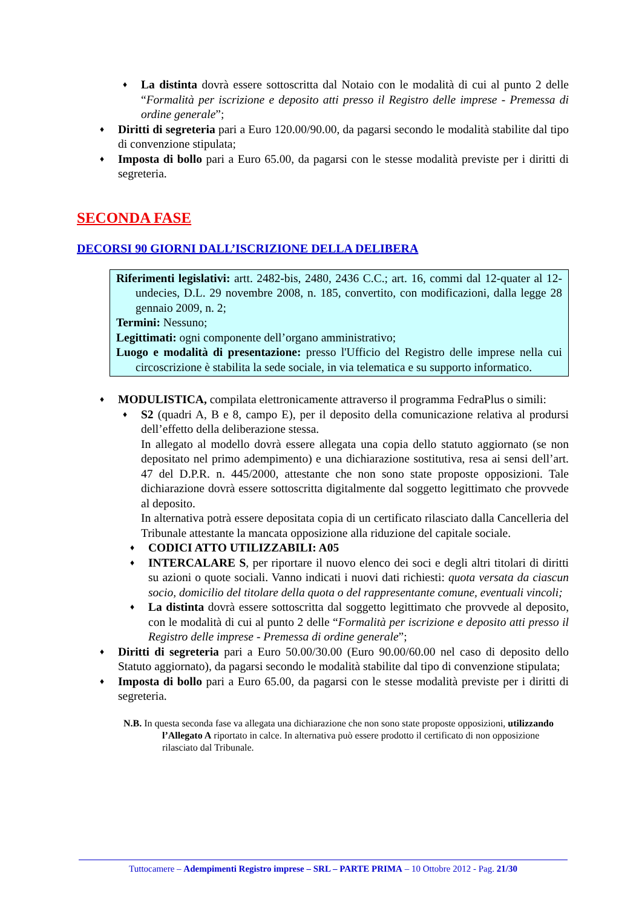♦ La distinta dovrà essere sottoscritta dal Notaio con le modalità di cui al punto 2 delle “Formalità per iscrizione e deposito atti presso il Registro delle imprese - Premessa di ordine generale”;
♦ Diritti di segreteria pari a Euro 120.00/90.00, da pagarsi secondo le modalità stabilite dal tipo di convenzione stipulata;
♦ Imposta di bollo pari a Euro 65.00, da pagarsi con le stesse modalità previste per i diritti di segreteria.
SECONDA FASE
DECORSI 90 GIORNI DALL’ISCRIZIONE DELLA DELIBERA
Riferimenti legislativi: artt. 2482-bis, 2480, 2436 C.C.; art. 16, commi dal 12-quater al 12-undecies, D.L. 29 novembre 2008, n. 185, convertito, con modificazioni, dalla legge 28 gennaio 2009, n. 2;
Termini: Nessuno;
Legittimati: ogni componente dell’organo amministrativo;
Luogo e modalità di presentazione: presso l'Ufficio del Registro delle imprese nella cui circoscrizione è stabilita la sede sociale, in via telematica e su supporto informatico.
♦ MODULISTICA, compilata elettronicamente attraverso il programma FedraPlus o simili:
♦ S2 (quadri A, B e 8, campo E), per il deposito della comunicazione relativa al prodursi dell’effetto della deliberazione stessa.
In allegato al modello dovrà essere allegata una copia dello statuto aggiornato (se non depositato nel primo adempimento) e una dichiarazione sostitutiva, resa ai sensi dell’art. 47 del D.P.R. n. 445/2000, attestante che non sono state proposte opposizioni. Tale dichiarazione dovrà essere sottoscritta digitalmente dal soggetto legittimato che provvede al deposito.
In alternativa potrà essere depositata copia di un certificato rilasciato dalla Cancelleria del Tribunale attestante la mancata opposizione alla riduzione del capitale sociale.
♦ CODICI ATTO UTILIZZABILI: A05
♦ INTERCALARE S, per riportare il nuovo elenco dei soci e degli altri titolari di diritti su azioni o quote sociali. Vanno indicati i nuovi dati richiesti: quota versata da ciascun socio, domicilio del titolare della quota o del rappresentante comune, eventuali vincoli;
♦ La distinta dovrà essere sottoscritta dal soggetto legittimato che provvede al deposito, con le modalità di cui al punto 2 delle “Formalità per iscrizione e deposito atti presso il Registro delle imprese - Premessa di ordine generale”;
♦ Diritti di segreteria pari a Euro 50.00/30.00 (Euro 90.00/60.00 nel caso di deposito dello Statuto aggiornato), da pagarsi secondo le modalità stabilite dal tipo di convenzione stipulata;
♦ Imposta di bollo pari a Euro 65.00, da pagarsi con le stesse modalità previste per i diritti di segreteria.
N.B. In questa seconda fase va allegata una dichiarazione che non sono state proposte opposizioni, utilizzando l’Allegato A riportato in calce. In alternativa può essere prodotto il certificato di non opposizione rilasciato dal Tribunale.
Tuttocamere – Adempimenti Registro imprese – SRL – PARTE PRIMA – 10 Ottobre 2012 - Pag. 21/30